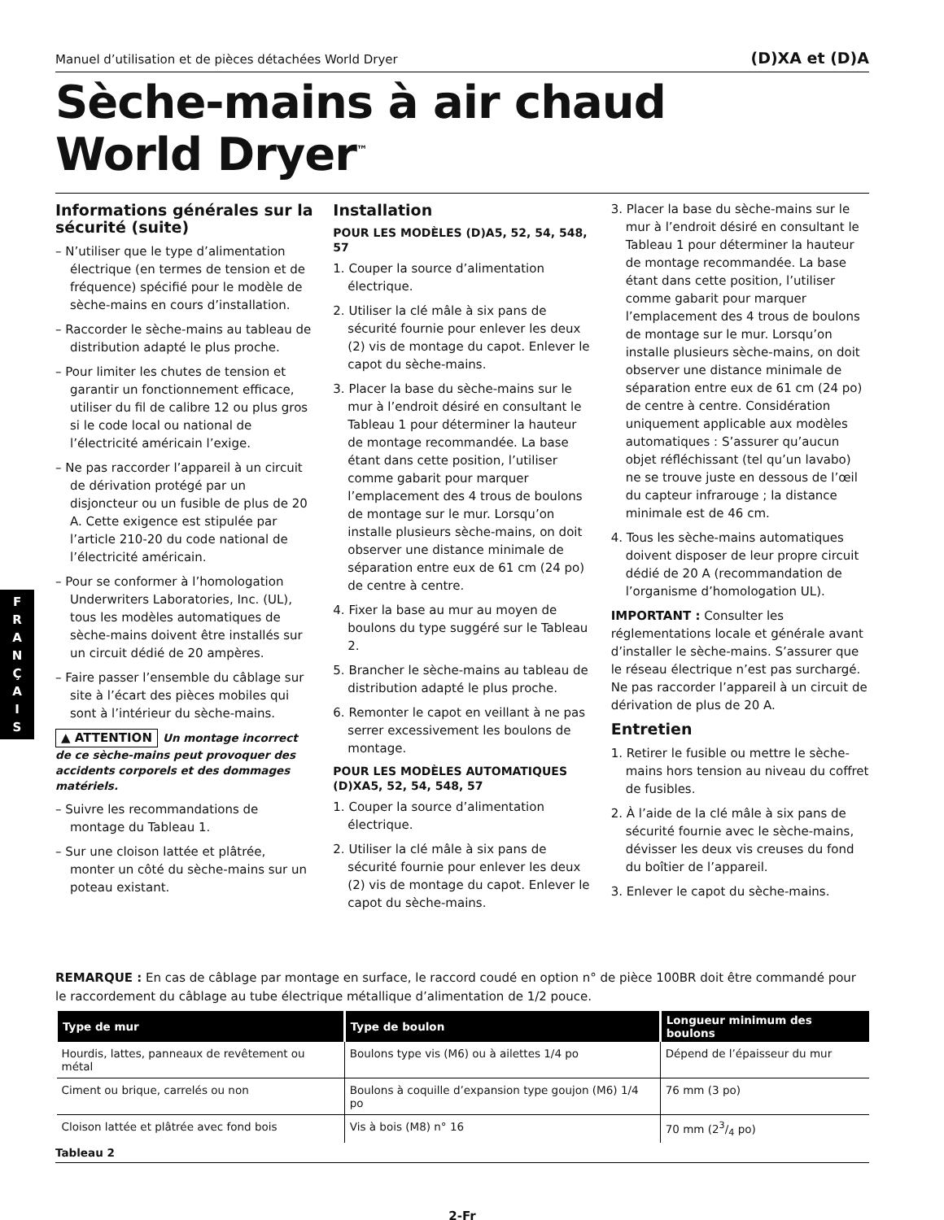F
R
A
N
Ç
A
I
S
Manuel d’utilisation et de pièces détachées World Dryer (D)XA et (D)A
Sèche-mains à air chaud
World Dryer<sup>™</sup>
Informations générales sur la sécurité (suite)
– N’utiliser que le type d’alimentation électrique (en termes de tension et de fréquence) spécifié pour le modèle de sèche-mains en cours d’installation.
– Raccorder le sèche-mains au tableau de distribution adapté le plus proche.
– Pour limiter les chutes de tension et garantir un fonctionnement efficace, utiliser du fil de calibre 12 ou plus gros si le code local ou national de l’électricité américain l’exige.
– Ne pas raccorder l’appareil à un circuit de dérivation protégé par un disjoncteur ou un fusible de plus de 20 A. Cette exigence est stipulée par l’article 210-20 du code national de l’électricité américain.
– Pour se conformer à l’homologation Underwriters Laboratories, Inc. (UL), tous les modèles automatiques de sèche-mains doivent être installés sur un circuit dédié de 20 ampères.
– Faire passer l’ensemble du câblage sur site à l’écart des pièces mobiles qui sont à l’intérieur du sèche-mains.
▲ ATTENTION Un montage incorrect de ce sèche-mains peut provoquer des accidents corporels et des dommages matériels.
– Suivre les recommandations de montage du Tableau 1.
– Sur une cloison lattée et plâtrée, monter un côté du sèche-mains sur un poteau existant.
Installation
POUR LES MODÈLES (D)A5, 52, 54, 548, 57
1. Couper la source d’alimentation électrique.
2. Utiliser la clé mâle à six pans de sécurité fournie pour enlever les deux (2) vis de montage du capot. Enlever le capot du sèche-mains.
3. Placer la base du sèche-mains sur le mur à l’endroit désiré en consultant le Tableau 1 pour déterminer la hauteur de montage recommandée. La base étant dans cette position, l’utiliser comme gabarit pour marquer l’emplacement des 4 trous de boulons de montage sur le mur. Lorsqu’on installe plusieurs sèche-mains, on doit observer une distance minimale de séparation entre eux de 61 cm (24 po) de centre à centre.
4. Fixer la base au mur au moyen de boulons du type suggéré sur le Tableau 2.
5. Brancher le sèche-mains au tableau de distribution adapté le plus proche.
6. Remonter le capot en veillant à ne pas serrer excessivement les boulons de montage.
POUR LES MODÈLES AUTOMATIQUES (D)XA5, 52, 54, 548, 57
1. Couper la source d’alimentation électrique.
2. Utiliser la clé mâle à six pans de sécurité fournie pour enlever les deux (2) vis de montage du capot. Enlever le capot du sèche-mains.
3. Placer la base du sèche-mains sur le mur à l’endroit désiré en consultant le Tableau 1 pour déterminer la hauteur de montage recommandée. La base étant dans cette position, l’utiliser comme gabarit pour marquer l’emplacement des 4 trous de boulons de montage sur le mur. Lorsqu’on installe plusieurs sèche-mains, on doit observer une distance minimale de séparation entre eux de 61 cm (24 po) de centre à centre. Considération uniquement applicable aux modèles automatiques : S’assurer qu’aucun objet réfléchissant (tel qu’un lavabo) ne se trouve juste en dessous de l’œil du capteur infrarouge ; la distance minimale est de 46 cm.
4. Tous les sèche-mains automatiques doivent disposer de leur propre circuit dédié de 20 A (recommandation de l’organisme d’homologation UL).
IMPORTANT : Consulter les réglementations locale et générale avant d’installer le sèche-mains. S’assurer que le réseau électrique n’est pas surchargé. Ne pas raccorder l’appareil à un circuit de dérivation de plus de 20 A.
Entretien
1. Retirer le fusible ou mettre le sèche-mains hors tension au niveau du coffret de fusibles.
2. À l’aide de la clé mâle à six pans de sécurité fournie avec le sèche-mains, dévisser les deux vis creuses du fond du boîtier de l’appareil.
3. Enlever le capot du sèche-mains.
REMARQUE : En cas de câblage par montage en surface, le raccord coudé en option n° de pièce 100BR doit être commandé pour le raccordement du câblage au tube électrique métallique d’alimentation de 1/2 pouce.
| Type de mur | Type de boulon | Longueur minimum des boulons |
| --- | --- | --- |
| Hourdis, lattes, panneaux de revêtement ou métal | Boulons type vis (M6) ou à ailettes 1/4 po | Dépend de l’épaisseur du mur |
| Ciment ou brique, carrelés ou non | Boulons à coquille d’expansion type goujon (M6) 1/4 po | 76 mm (3 po) |
| Cloison lattée et plâtrée avec fond bois | Vis à bois (M8) n° 16 | 70 mm (23/4 po) |
Tableau 2
2-Fr